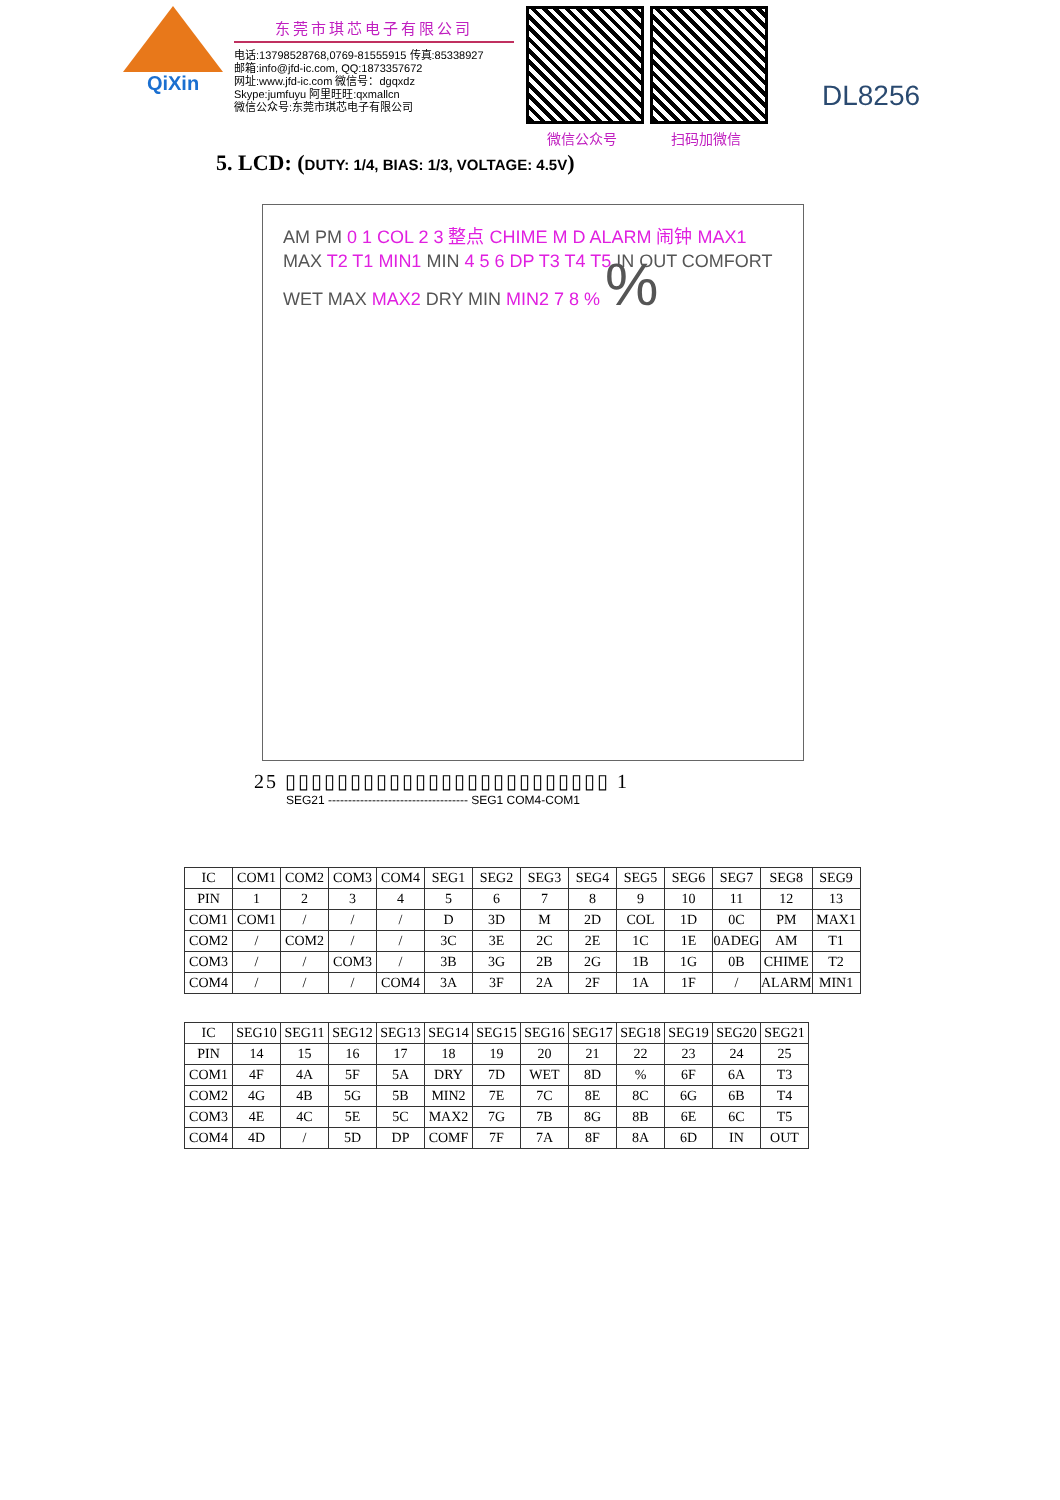QiXin
东莞市琪芯电子有限公司
电话:13798528768,0769-81555915 传真:85338927
邮箱:info@jfd-ic.com, QQ:1873357672
网址:www.jfd-ic.com 微信号：dgqxdz
Skype:jumfuyu 阿里旺旺:qxmallcn
微信公众号:东莞市琪芯电子有限公司
微信公众号 扫码加微信
DL8256
5. LCD: (DUTY: 1/4, BIAS: 1/3, VOLTAGE: 4.5V)
AM PM 0 1 COL 2 3 整点 CHIME M D ALARM 闹钟 MAX1 MAX T2 T1 MIN1 MIN 4 5 6 DP T3 T4 T5 IN OUT COMFORT WET MAX MAX2 DRY MIN MIN2 7 8 % %
25 ▯▯▯▯▯▯▯▯▯▯▯▯▯▯▯▯▯▯▯▯▯▯▯▯▯ 1
SEG21 ----------------------------------- SEG1 COM4-COM1
| IC | COM1 | COM2 | COM3 | COM4 | SEG1 | SEG2 | SEG3 | SEG4 | SEG5 | SEG6 | SEG7 | SEG8 | SEG9 |
| --- | --- | --- | --- | --- | --- | --- | --- | --- | --- | --- | --- | --- | --- |
| PIN | 1 | 2 | 3 | 4 | 5 | 6 | 7 | 8 | 9 | 10 | 11 | 12 | 13 |
| COM1 | COM1 | / | / | / | D | 3D | M | 2D | COL | 1D | 0C | PM | MAX1 |
| COM2 | / | COM2 | / | / | 3C | 3E | 2C | 2E | 1C | 1E | 0ADEG | AM | T1 |
| COM3 | / | / | COM3 | / | 3B | 3G | 2B | 2G | 1B | 1G | 0B | CHIME | T2 |
| COM4 | / | / | / | COM4 | 3A | 3F | 2A | 2F | 1A | 1F | / | ALARM | MIN1 |
| IC | SEG10 | SEG11 | SEG12 | SEG13 | SEG14 | SEG15 | SEG16 | SEG17 | SEG18 | SEG19 | SEG20 | SEG21 |
| --- | --- | --- | --- | --- | --- | --- | --- | --- | --- | --- | --- | --- |
| PIN | 14 | 15 | 16 | 17 | 18 | 19 | 20 | 21 | 22 | 23 | 24 | 25 |
| COM1 | 4F | 4A | 5F | 5A | DRY | 7D | WET | 8D | % | 6F | 6A | T3 |
| COM2 | 4G | 4B | 5G | 5B | MIN2 | 7E | 7C | 8E | 8C | 6G | 6B | T4 |
| COM3 | 4E | 4C | 5E | 5C | MAX2 | 7G | 7B | 8G | 8B | 6E | 6C | T5 |
| COM4 | 4D | / | 5D | DP | COMF | 7F | 7A | 8F | 8A | 6D | IN | OUT |